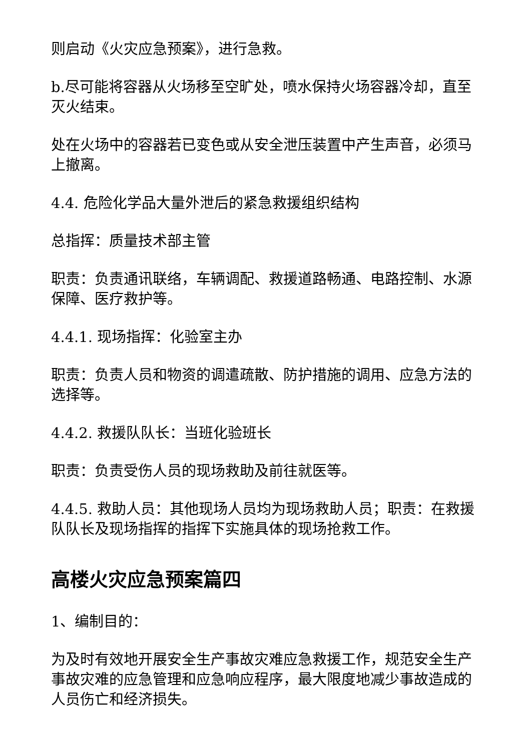则启动《火灾应急预案》，进行急救。
b.尽可能将容器从火场移至空旷处，喷水保持火场容器冷却，直至灭火结束。
处在火场中的容器若已变色或从安全泄压装置中产生声音，必须马上撤离。
4.4. 危险化学品大量外泄后的紧急救援组织结构
总指挥：质量技术部主管
职责：负责通讯联络，车辆调配、救援道路畅通、电路控制、水源保障、医疗救护等。
4.4.1. 现场指挥：化验室主办
职责：负责人员和物资的调遣疏散、防护措施的调用、应急方法的选择等。
4.4.2. 救援队队长：当班化验班长
职责：负责受伤人员的现场救助及前往就医等。
4.4.5. 救助人员：其他现场人员均为现场救助人员；职责：在救援队队长及现场指挥的指挥下实施具体的现场抢救工作。
高楼火灾应急预案篇四
1、编制目的：
为及时有效地开展安全生产事故灾难应急救援工作，规范安全生产事故灾难的应急管理和应急响应程序，最大限度地减少事故造成的人员伤亡和经济损失。